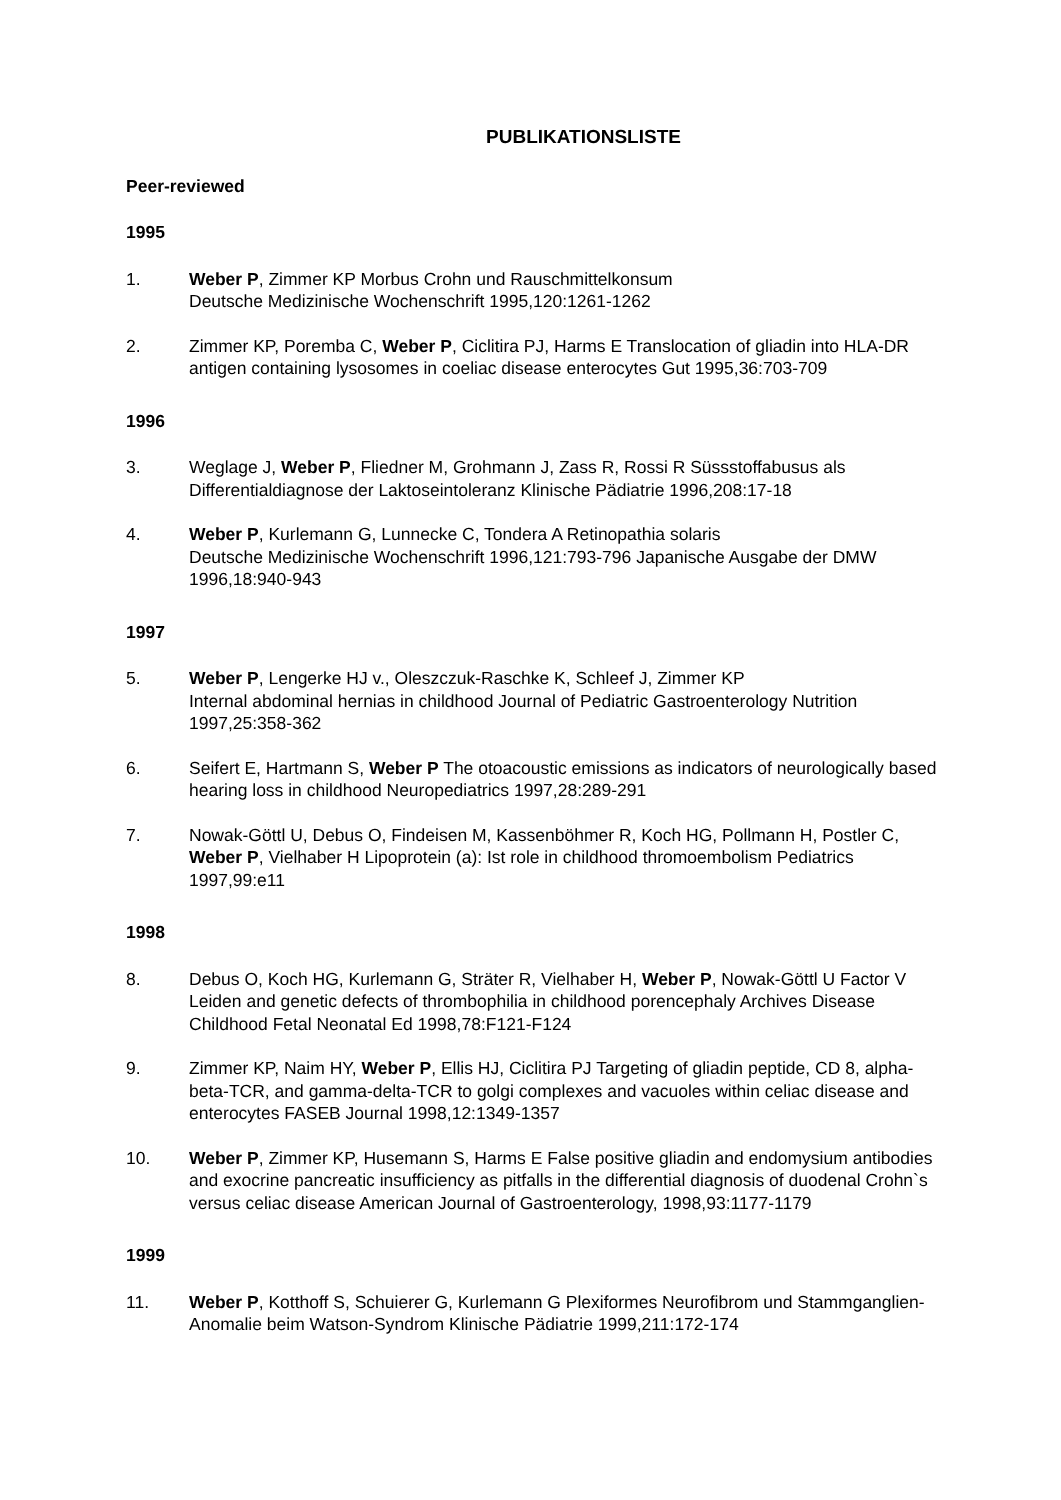PUBLIKATIONSLISTE
Peer-reviewed
1995
1. Weber P, Zimmer KP Morbus Crohn und Rauschmittelkonsum
Deutsche Medizinische Wochenschrift 1995,120:1261-1262
2. Zimmer KP, Poremba C, Weber P, Ciclitira PJ, Harms E Translocation of gliadin into HLA-DR antigen containing lysosomes in coeliac disease enterocytes Gut 1995,36:703-709
1996
3. Weglage J, Weber P, Fliedner M, Grohmann J, Zass R, Rossi R Süssstoffabusus als Differentialdiagnose der Laktoseintoleranz Klinische Pädiatrie 1996,208:17-18
4. Weber P, Kurlemann G, Lunnecke C, Tondera A Retinopathia solaris
Deutsche Medizinische Wochenschrift 1996,121:793-796 Japanische Ausgabe der DMW 1996,18:940-943
1997
5. Weber P, Lengerke HJ v., Oleszczuk-Raschke K, Schleef J, Zimmer KP
Internal abdominal hernias in childhood Journal of Pediatric Gastroenterology Nutrition 1997,25:358-362
6. Seifert E, Hartmann S, Weber P The otoacoustic emissions as indicators of neurologically based hearing loss in childhood Neuropediatrics 1997,28:289-291
7. Nowak-Göttl U, Debus O, Findeisen M, Kassenböhmer R, Koch HG, Pollmann H, Postler C, Weber P, Vielhaber H Lipoprotein (a): Ist role in childhood thromoembolism Pediatrics 1997,99:e11
1998
8. Debus O, Koch HG, Kurlemann G, Sträter R, Vielhaber H, Weber P, Nowak-Göttl U Factor V Leiden and genetic defects of thrombophilia in childhood porencephaly Archives Disease Childhood Fetal Neonatal Ed 1998,78:F121-F124
9. Zimmer KP, Naim HY, Weber P, Ellis HJ, Ciclitira PJ Targeting of gliadin peptide, CD 8, alpha-beta-TCR, and gamma-delta-TCR to golgi complexes and vacuoles within celiac disease and enterocytes FASEB Journal 1998,12:1349-1357
10. Weber P, Zimmer KP, Husemann S, Harms E False positive gliadin and endomysium antibodies and exocrine pancreatic insufficiency as pitfalls in the differential diagnosis of duodenal Crohn`s versus celiac disease American Journal of Gastroenterology, 1998,93:1177-1179
1999
11. Weber P, Kotthoff S, Schuierer G, Kurlemann G Plexiformes Neurofibrom und Stammganglien-Anomalie beim Watson-Syndrom Klinische Pädiatrie 1999,211:172-174